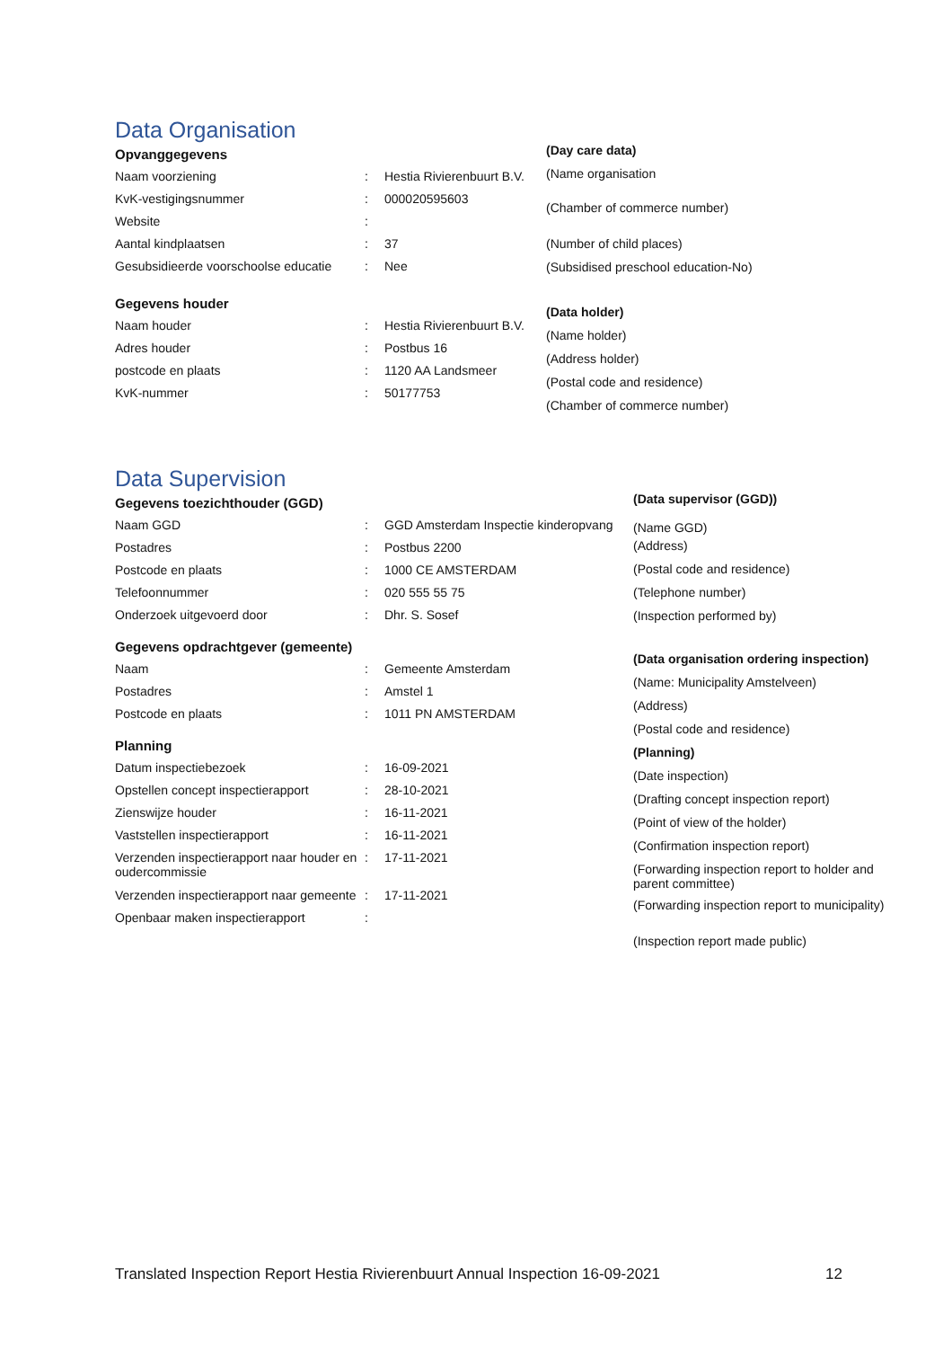Data Organisation
Opvanggegevens
| Naam voorziening | : | Hestia Rivierenbuurt B.V. |
| KvK-vestigingsnummer | : | 000020595603 |
| Website | : | |
| Aantal kindplaatsen | : | 37 |
| Gesubsidieerde voorschoolse educatie | : | Nee |
Gegevens houder
| Naam houder | : | Hestia Rivierenbuurt B.V. |
| Adres houder | : | Postbus 16 |
| postcode en plaats | : | 1120 AA Landsmeer |
| KvK-nummer | : | 50177753 |
(Day care data)
(Name organisation
(Chamber of commerce number)
(Number of child places)
(Subsidised preschool education-No)
(Data holder)
(Name holder)
(Address holder)
(Postal code and residence)
(Chamber of commerce number)
Data Supervision
Gegevens toezichthouder (GGD)
| Naam GGD | : | GGD Amsterdam Inspectie kinderopvang |
| Postadres | : | Postbus 2200 |
| Postcode en plaats | : | 1000 CE AMSTERDAM |
| Telefoonnummer | : | 020 555 55 75 |
| Onderzoek uitgevoerd door | : | Dhr. S. Sosef |
Gegevens opdrachtgever (gemeente)
| Naam | : | Gemeente Amsterdam |
| Postadres | : | Amstel 1 |
| Postcode en plaats | : | 1011 PN AMSTERDAM |
Planning
| Datum inspectiebezoek | : | 16-09-2021 |
| Opstellen concept inspectierapport | : | 28-10-2021 |
| Zienswijze houder | : | 16-11-2021 |
| Vaststellen inspectierapport | : | 16-11-2021 |
| Verzenden inspectierapport naar houder en oudercommissie | : | 17-11-2021 |
| Verzenden inspectierapport naar gemeente | : | 17-11-2021 |
| Openbaar maken inspectierapport | : | |
(Data supervisor (GGD))
(Name GGD)
(Address)
(Postal code and residence)
(Telephone number)
(Inspection performed by)
(Data organisation ordering inspection)
(Name: Municipality Amstelveen)
(Address)
(Postal code and residence)
(Planning)
(Date inspection)
(Drafting concept inspection report)
(Point of view of the holder)
(Confirmation inspection report)
(Forwarding inspection report to holder and parent committee)
(Forwarding inspection report to municipality)
(Inspection report made public)
Translated Inspection Report Hestia Rivierenbuurt Annual Inspection 16-09-2021 12